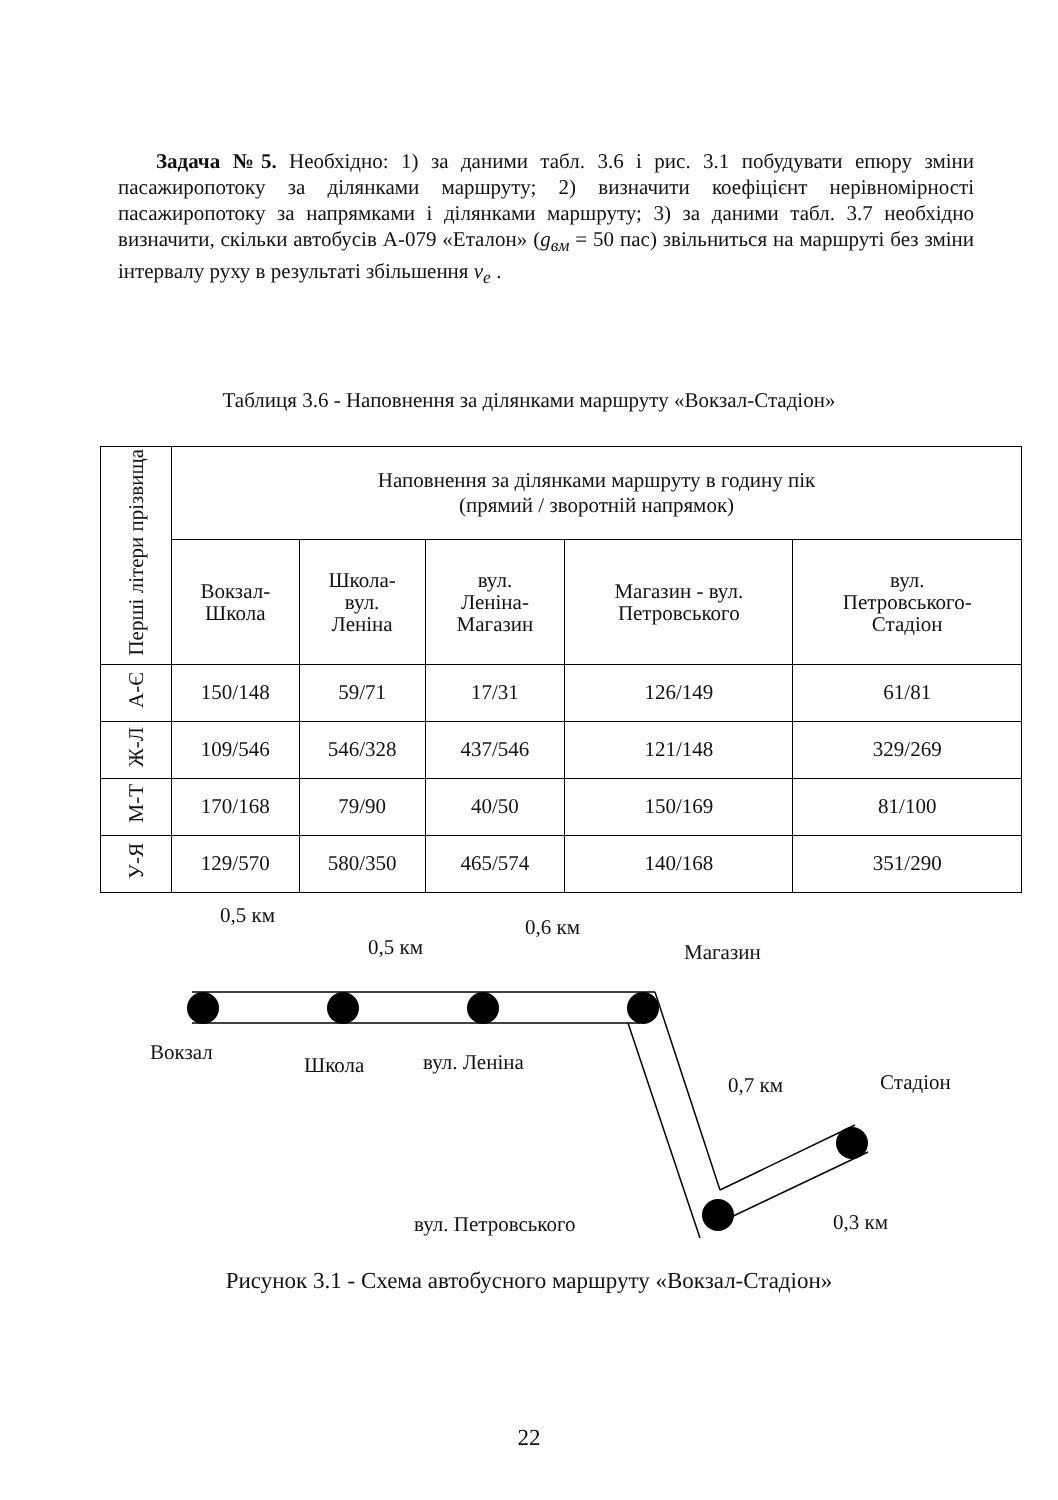Задача №5. Необхідно: 1) за даними табл. 3.6 і рис. 3.1 побудувати епюру зміни пасажиропотоку за ділянками маршруту; 2) визначити коефіцієнт нерівномірності пасажиропотоку за напрямками і ділянками маршруту; 3) за даними табл. 3.7 необхідно визначити, скільки автобусів А-079 «Еталон» (g<sub>вм</sub> = 50 пас) звільниться на маршруті без зміни інтервалу руху в результаті збільшення v<sub>e</sub> .
Таблиця 3.6 - Наповнення за ділянками маршруту «Вокзал-Стадіон»
| Перші літери прізвища | Наповнення за ділянками маршруту в годину пік (прямий / зворотній напрямок) | | | | |
| --- | --- | --- | --- | --- | --- |
| | Вокзал- Школа | Школа- вул. Леніна | вул. Леніна- Магазин | Магазин - вул. Петровського | вул. Петровського- Стадіон |
| А-Є | 150/148 | 59/71 | 17/31 | 126/149 | 61/81 |
| Ж-Л | 109/546 | 546/328 | 437/546 | 121/148 | 329/269 |
| М-Т | 170/168 | 79/90 | 40/50 | 150/169 | 81/100 |
| У-Я | 129/570 | 580/350 | 465/574 | 140/168 | 351/290 |
0,5 км
0,5 км
0,6 км
Магазин
Вокзал
Школа вул. Леніна
0,7 км Стадіон
вул. Петровського 0,3 км
Рисунок 3.1 - Схема автобусного маршруту «Вокзал-Стадіон»
22